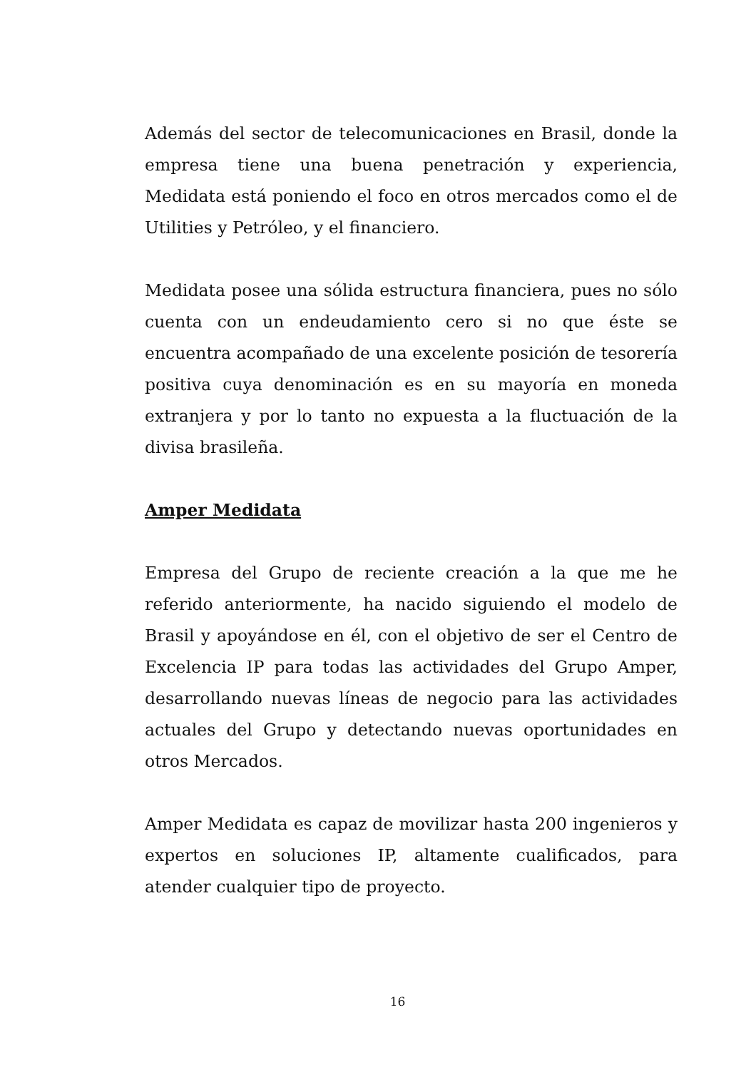Además del sector de telecomunicaciones en Brasil, donde la empresa tiene una buena penetración y experiencia, Medidata está poniendo el foco en otros mercados como el de Utilities y Petróleo, y el financiero.
Medidata posee una sólida estructura financiera, pues no sólo cuenta con un endeudamiento cero si no que éste se encuentra acompañado de una excelente posición de tesorería positiva cuya denominación es en su mayoría en moneda extranjera y por lo tanto no expuesta a la fluctuación de la divisa brasileña.
Amper Medidata
Empresa del Grupo de reciente creación a la que me he referido anteriormente, ha nacido siguiendo el modelo de Brasil y apoyándose en él, con el objetivo de ser el Centro de Excelencia IP para todas las actividades del Grupo Amper, desarrollando nuevas líneas de negocio para las actividades actuales del Grupo y detectando nuevas oportunidades en otros Mercados.
Amper Medidata es capaz de movilizar hasta 200 ingenieros y expertos en soluciones IP, altamente cualificados, para atender cualquier tipo de proyecto.
16